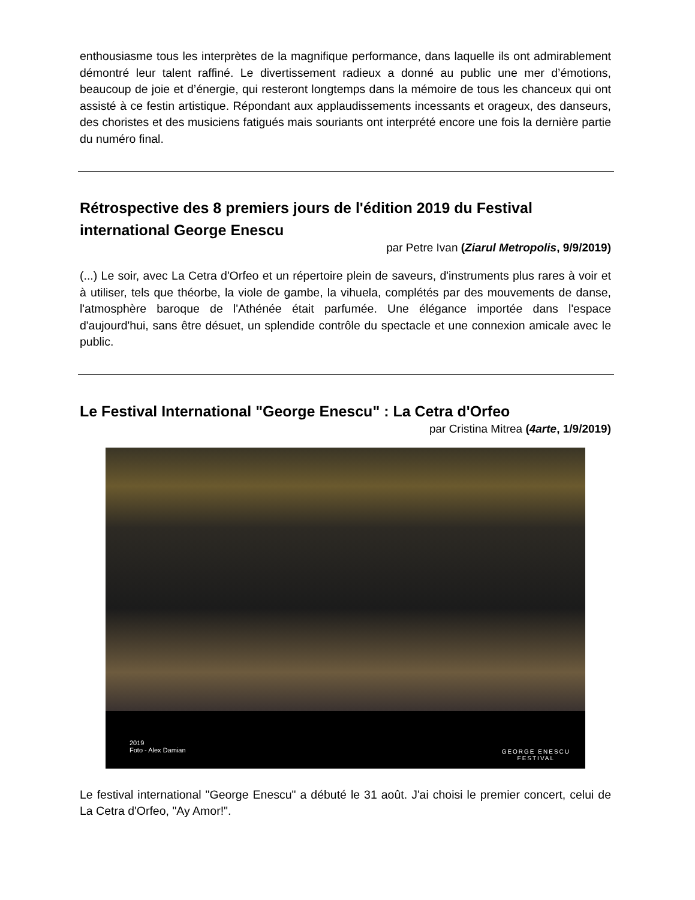enthousiasme tous les interprètes de la magnifique performance, dans laquelle ils ont admirablement démontré leur talent raffiné. Le divertissement radieux a donné au public une mer d’émotions, beaucoup de joie et d’énergie, qui resteront longtemps dans la mémoire de tous les chanceux qui ont assisté à ce festin artistique. Répondant aux applaudissements incessants et orageux, des danseurs, des choristes et des musiciens fatigués mais souriants ont interprété encore une fois la dernière partie du numéro final.
Rétrospective des 8 premiers jours de l'édition 2019 du Festival international George Enescu
par Petre Ivan (Ziarul Metropolis, 9/9/2019)
(...) Le soir, avec La Cetra d'Orfeo et un répertoire plein de saveurs, d'instruments plus rares à voir et à utiliser, tels que théorbe, la viole de gambe, la vihuela, complétés par des mouvements de danse, l'atmosphère baroque de l'Athénée était parfumée. Une élégance importée dans l'espace d'aujourd'hui, sans être désuet, un splendide contrôle du spectacle et une connexion amicale avec le public.
Le Festival International "George Enescu" : La Cetra d'Orfeo
par Cristina Mitrea (4arte, 1/9/2019)
2019
Foto - Alex Damian
GEORGE ENESCU
FESTIVAL
Le festival international "George Enescu" a débuté le 31 août. J'ai choisi le premier concert, celui de La Cetra d'Orfeo, "Ay Amor!".